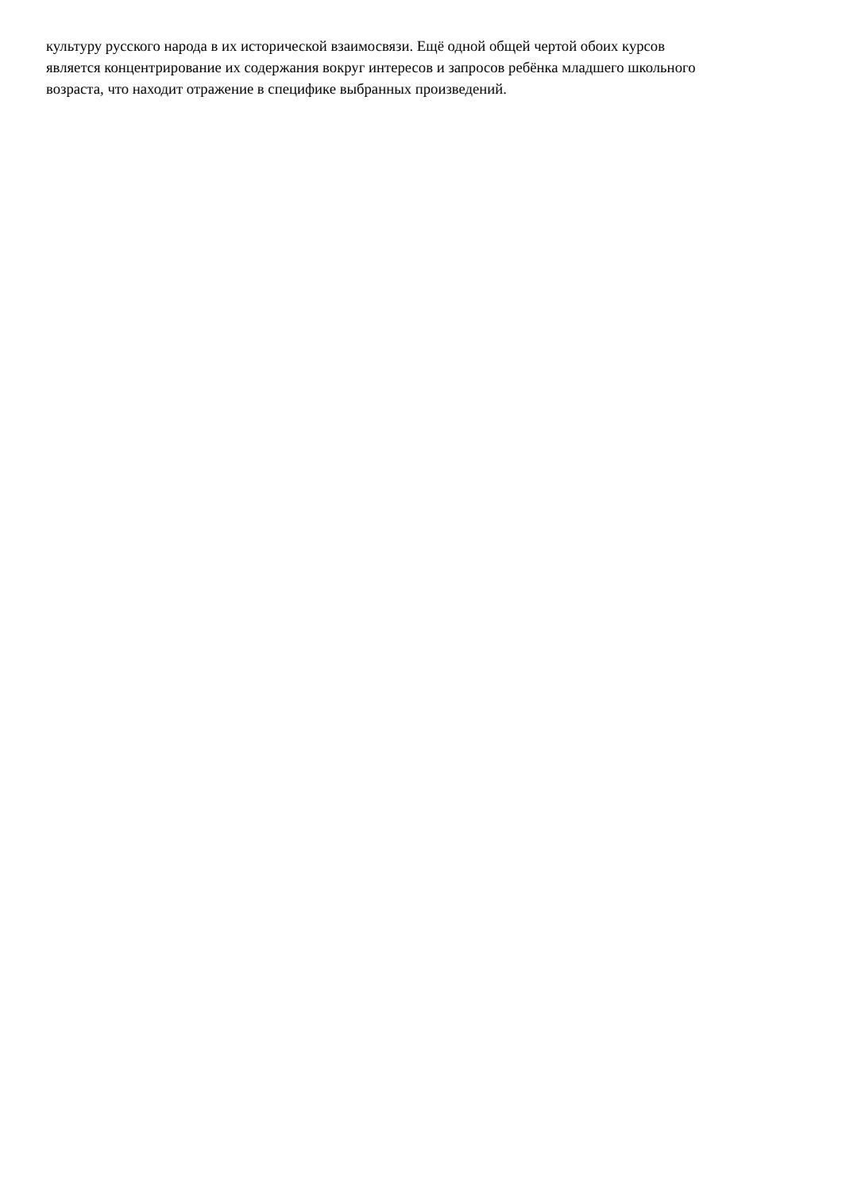культуру русского народа в их исторической взаимосвязи. Ещё одной общей чертой обоих курсов
является концентрирование их содержания вокруг интересов и запросов ребёнка младшего школьного
возраста, что находит отражение в специфике выбранных произведений.